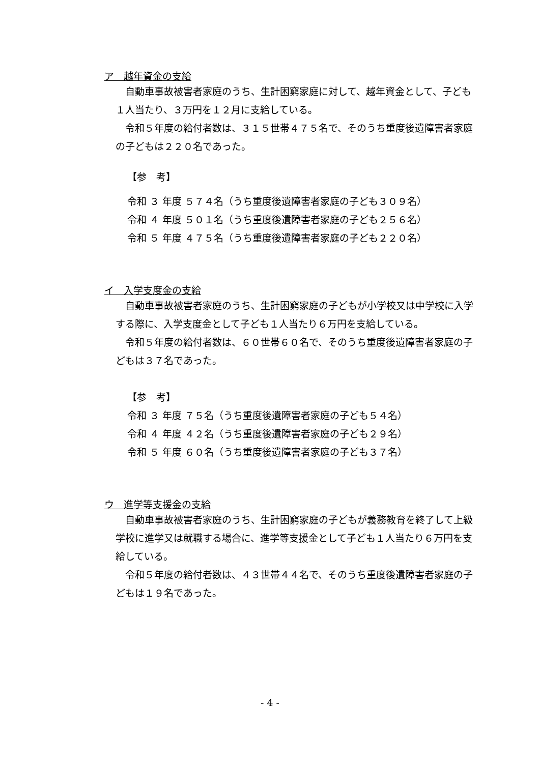ア　越年資金の支給
　自動車事故被害者家庭のうち、生計困窮家庭に対して、越年資金として、子ども１人当たり、３万円を１２月に支給している。
　令和５年度の給付者数は、３１５世帯４７５名で、そのうち重度後遺障害者家庭の子どもは２２０名であった。
【参　考】
令和 ３ 年度 ５７４名（うち重度後遺障害者家庭の子ども３０９名）
令和 ４ 年度 ５０１名（うち重度後遺障害者家庭の子ども２５６名）
令和 ５ 年度 ４７５名（うち重度後遺障害者家庭の子ども２２０名）
イ　入学支度金の支給
　自動車事故被害者家庭のうち、生計困窮家庭の子どもが小学校又は中学校に入学する際に、入学支度金として子ども１人当たり６万円を支給している。
　令和５年度の給付者数は、６０世帯６０名で、そのうち重度後遺障害者家庭の子どもは３７名であった。
【参　考】
令和 ３ 年度 ７５名（うち重度後遺障害者家庭の子ども５４名）
令和 ４ 年度 ４２名（うち重度後遺障害者家庭の子ども２９名）
令和 ５ 年度 ６０名（うち重度後遺障害者家庭の子ども３７名）
ウ　進学等支援金の支給
　自動車事故被害者家庭のうち、生計困窮家庭の子どもが義務教育を終了して上級学校に進学又は就職する場合に、進学等支援金として子ども１人当たり６万円を支給している。
　令和５年度の給付者数は、４３世帯４４名で、そのうち重度後遺障害者家庭の子どもは１９名であった。
- 4 -